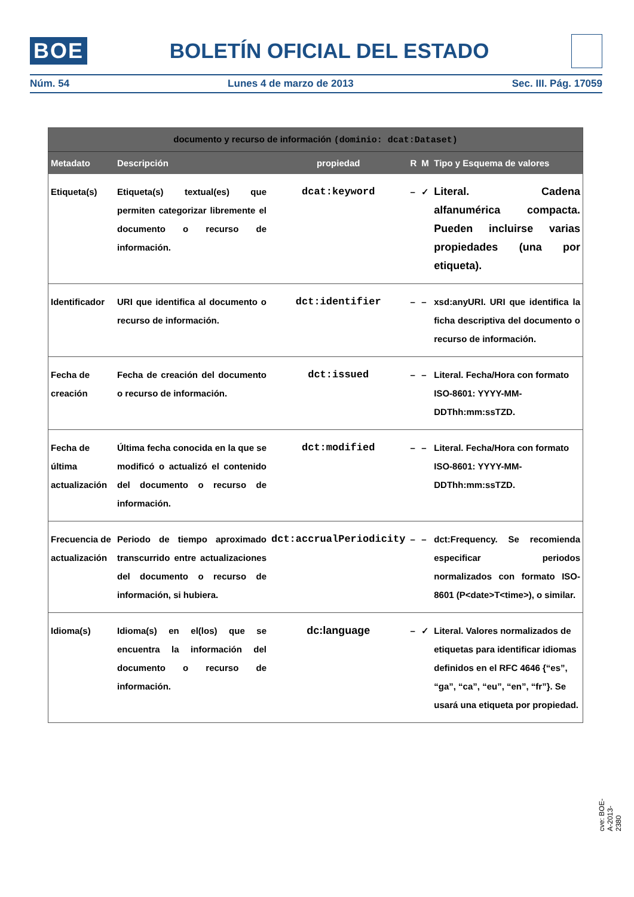BOE BOLETÍN OFICIAL DEL ESTADO
Núm. 54 Lunes 4 de marzo de 2013 Sec. III. Pág. 17059
| documento y recurso de información (dominio: dcat:Dataset) | | | | | |
| --- | --- | --- | --- | --- | --- |
| Metadato | Descripción | propiedad | R | M | Tipo y Esquema de valores |
| Etiqueta(s) | Etiqueta(s) textual(es) que permiten categorizar libremente el documento o recurso de información. | dcat:keyword | – | ✓ | Literal. Cadena alfanumérica compacta. Pueden incluirse varias propiedades (una por etiqueta). |
| Identificador | URI que identifica al documento o recurso de información. | dct:identifier | – | – | xsd:anyURI. URI que identifica la ficha descriptiva del documento o recurso de información. |
| Fecha de creación | Fecha de creación del documento o recurso de información. | dct:issued | – | – | Literal. Fecha/Hora con formato ISO-8601: YYYY-MM-DDThh:mm:ssTZD. |
| Fecha de última actualización | Última fecha conocida en la que se modificó o actualizó el contenido del documento o recurso de información. | dct:modified | – | – | Literal. Fecha/Hora con formato ISO-8601: YYYY-MM-DDThh:mm:ssTZD. |
| Frecuencia de actualización | Periodo de tiempo aproximado transcurrido entre actualizaciones del documento o recurso de información, si hubiera. | dct:accrualPeriodicity | – | – | dct:Frequency. Se recomienda especificar periodos normalizados con formato ISO-8601 (P<date>T<time>), o similar. |
| Idioma(s) | Idioma(s) en el(los) que se encuentra la información del documento o recurso de información. | dc:language | – | ✓ | Literal. Valores normalizados de etiquetas para identificar idiomas definidos en el RFC 4646 {“es”, “ga”, “ca”, “eu”, “en”, “fr”}. Se usará una etiqueta por propiedad. |
cve: BOE-A-2013-2380